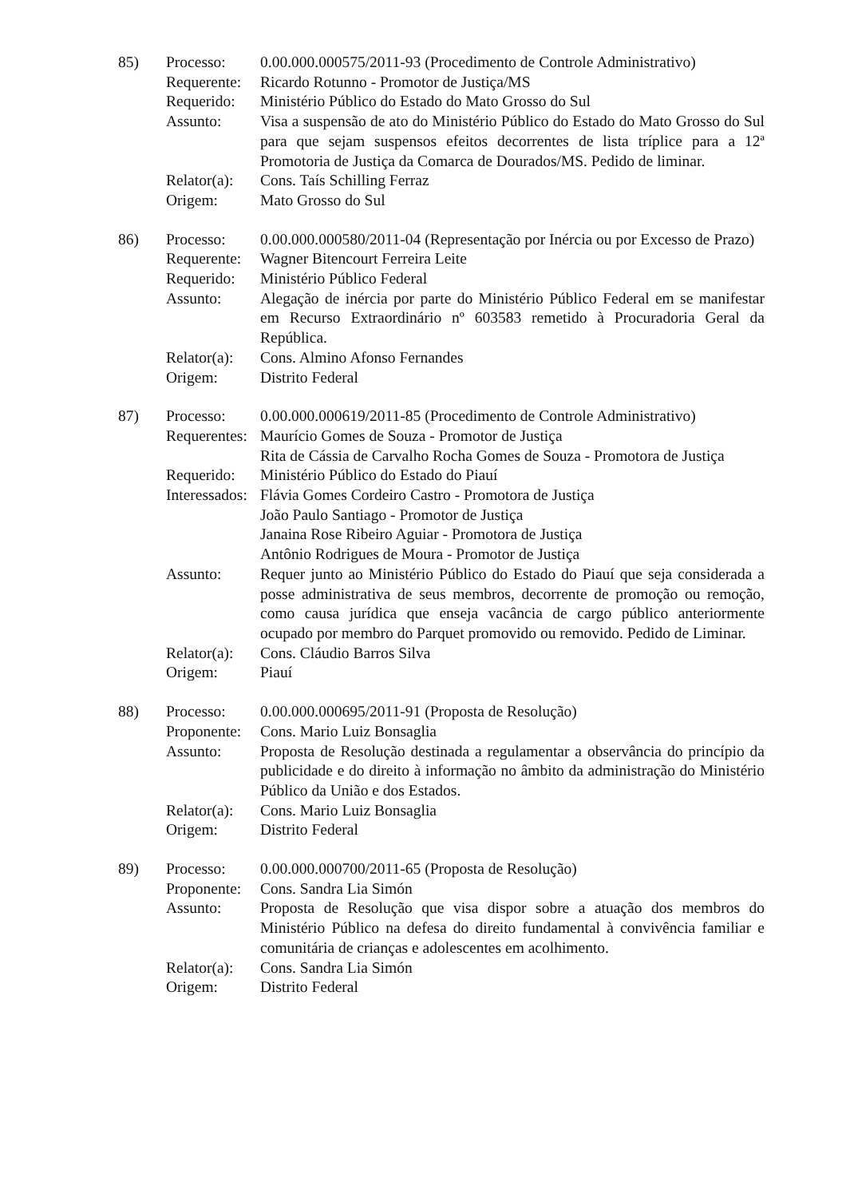| 85) | Processo: | 0.00.000.000575/2011-93 (Procedimento de Controle Administrativo) |
| | Requerente: | Ricardo Rotunno - Promotor de Justiça/MS |
| | Requerido: | Ministério Público do Estado do Mato Grosso do Sul |
| | Assunto: | Visa a suspensão de ato do Ministério Público do Estado do Mato Grosso do Sul para que sejam suspensos efeitos decorrentes de lista tríplice para a 12ª Promotoria de Justiça da Comarca de Dourados/MS. Pedido de liminar. |
| | Relator(a): | Cons. Taís Schilling Ferraz |
| | Origem: | Mato Grosso do Sul |
| 86) | Processo: | 0.00.000.000580/2011-04 (Representação por Inércia ou por Excesso de Prazo) |
| | Requerente: | Wagner Bitencourt Ferreira Leite |
| | Requerido: | Ministério Público Federal |
| | Assunto: | Alegação de inércia por parte do Ministério Público Federal em se manifestar em Recurso Extraordinário nº 603583 remetido à Procuradoria Geral da República. |
| | Relator(a): | Cons. Almino Afonso Fernandes |
| | Origem: | Distrito Federal |
| 87) | Processo: | 0.00.000.000619/2011-85 (Procedimento de Controle Administrativo) |
| | Requerentes: | Maurício Gomes de Souza - Promotor de Justiça Rita de Cássia de Carvalho Rocha Gomes de Souza - Promotora de Justiça |
| | Requerido: | Ministério Público do Estado do Piauí |
| | Interessados: | Flávia Gomes Cordeiro Castro - Promotora de Justiça João Paulo Santiago - Promotor de Justiça Janaina Rose Ribeiro Aguiar - Promotora de Justiça Antônio Rodrigues de Moura - Promotor de Justiça |
| | Assunto: | Requer junto ao Ministério Público do Estado do Piauí que seja considerada a posse administrativa de seus membros, decorrente de promoção ou remoção, como causa jurídica que enseja vacância de cargo público anteriormente ocupado por membro do Parquet promovido ou removido. Pedido de Liminar. |
| | Relator(a): | Cons. Cláudio Barros Silva |
| | Origem: | Piauí |
| 88) | Processo: | 0.00.000.000695/2011-91 (Proposta de Resolução) |
| | Proponente: | Cons. Mario Luiz Bonsaglia |
| | Assunto: | Proposta de Resolução destinada a regulamentar a observância do princípio da publicidade e do direito à informação no âmbito da administração do Ministério Público da União e dos Estados. |
| | Relator(a): | Cons. Mario Luiz Bonsaglia |
| | Origem: | Distrito Federal |
| 89) | Processo: | 0.00.000.000700/2011-65 (Proposta de Resolução) |
| | Proponente: | Cons. Sandra Lia Simón |
| | Assunto: | Proposta de Resolução que visa dispor sobre a atuação dos membros do Ministério Público na defesa do direito fundamental à convivência familiar e comunitária de crianças e adolescentes em acolhimento. |
| | Relator(a): | Cons. Sandra Lia Simón |
| | Origem: | Distrito Federal |